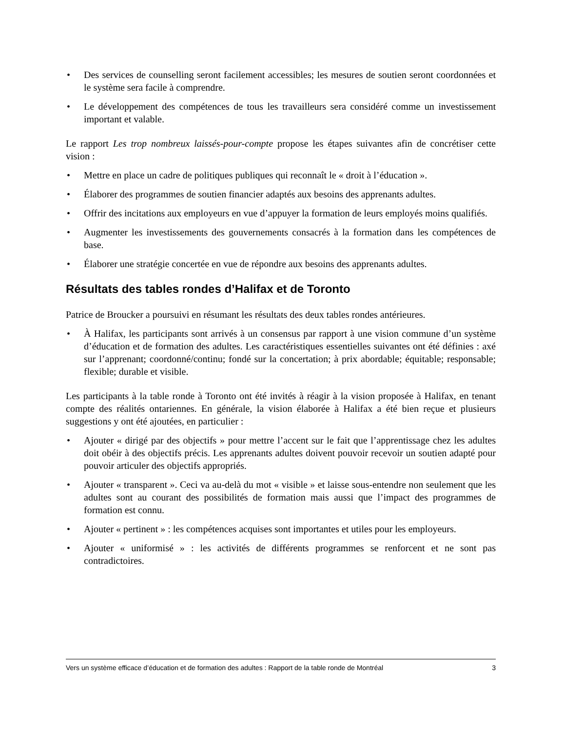• Des services de counselling seront facilement accessibles; les mesures de soutien seront coordonnées et le système sera facile à comprendre.
• Le développement des compétences de tous les travailleurs sera considéré comme un investissement important et valable.
Le rapport Les trop nombreux laissés-pour-compte propose les étapes suivantes afin de concrétiser cette vision :
• Mettre en place un cadre de politiques publiques qui reconnaît le « droit à l’éducation ».
• Élaborer des programmes de soutien financier adaptés aux besoins des apprenants adultes.
• Offrir des incitations aux employeurs en vue d’appuyer la formation de leurs employés moins qualifiés.
• Augmenter les investissements des gouvernements consacrés à la formation dans les compétences de base.
• Élaborer une stratégie concertée en vue de répondre aux besoins des apprenants adultes.
Résultats des tables rondes d’Halifax et de Toronto
Patrice de Broucker a poursuivi en résumant les résultats des deux tables rondes antérieures.
• À Halifax, les participants sont arrivés à un consensus par rapport à une vision commune d’un système d’éducation et de formation des adultes. Les caractéristiques essentielles suivantes ont été définies : axé sur l’apprenant; coordonné/continu; fondé sur la concertation; à prix abordable; équitable; responsable; flexible; durable et visible.
Les participants à la table ronde à Toronto ont été invités à réagir à la vision proposée à Halifax, en tenant compte des réalités ontariennes. En générale, la vision élaborée à Halifax a été bien reçue et plusieurs suggestions y ont été ajoutées, en particulier :
• Ajouter « dirigé par des objectifs » pour mettre l’accent sur le fait que l’apprentissage chez les adultes doit obéir à des objectifs précis. Les apprenants adultes doivent pouvoir recevoir un soutien adapté pour pouvoir articuler des objectifs appropriés.
• Ajouter « transparent ». Ceci va au-delà du mot « visible » et laisse sous-entendre non seulement que les adultes sont au courant des possibilités de formation mais aussi que l’impact des programmes de formation est connu.
• Ajouter « pertinent » : les compétences acquises sont importantes et utiles pour les employeurs.
• Ajouter « uniformisé » : les activités de différents programmes se renforcent et ne sont pas contradictoires.
Vers un système efficace d’éducation et de formation des adultes : Rapport de la table ronde de Montréal 3